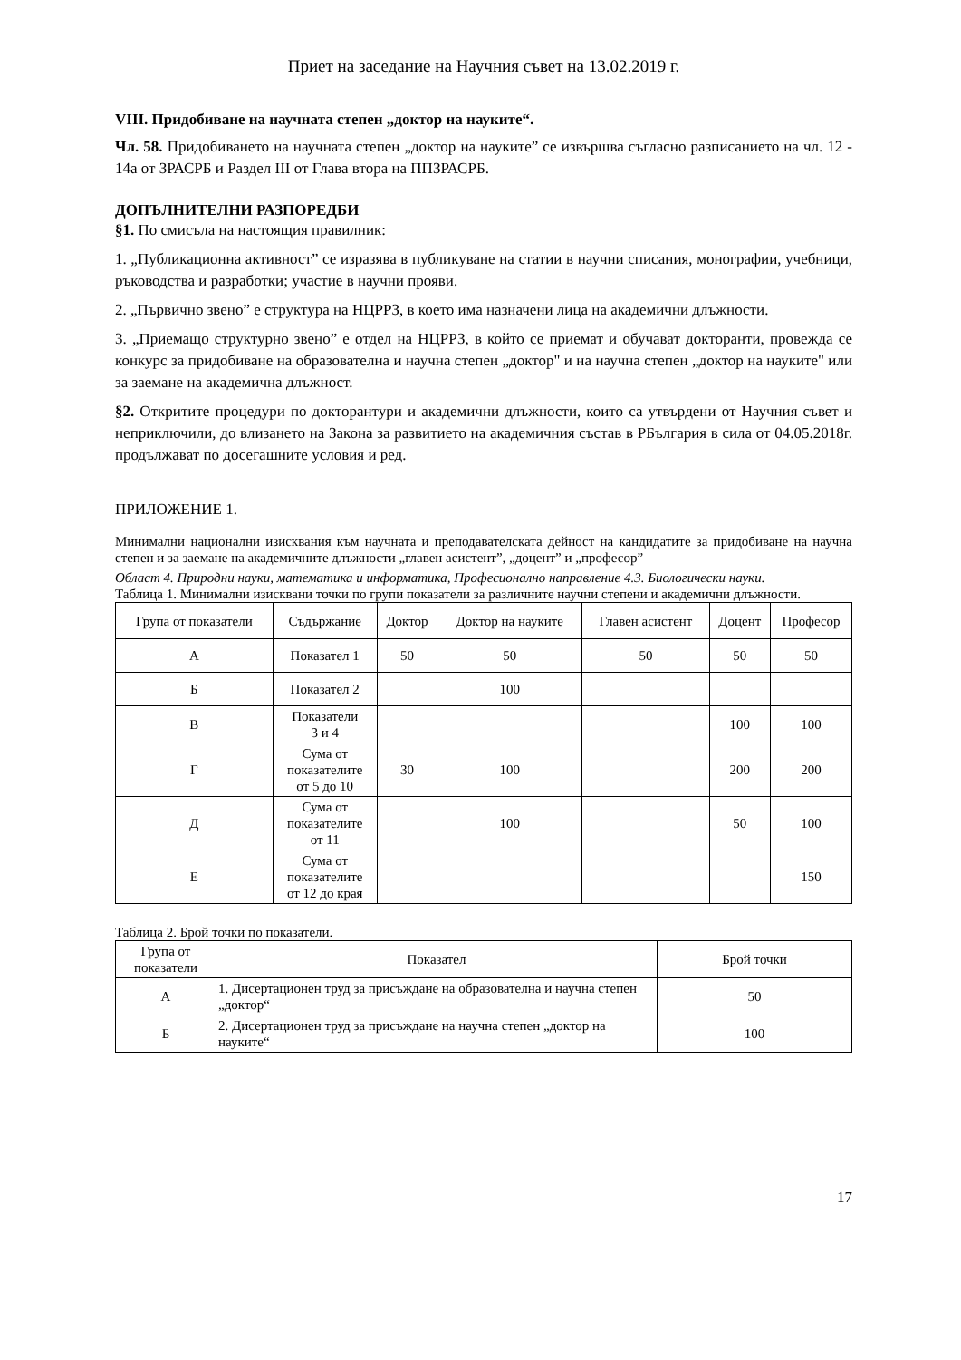Приет на заседание на Научния съвет на 13.02.2019 г.
VIII. Придобиване на научната степен „доктор на науките“.
Чл. 58. Придобиването на научната степен „доктор на науките” се извършва съгласно разписанието на чл. 12 - 14а от ЗРАСРБ и Раздел III от Глава втора на ППЗРАСРБ.
ДОПЪЛНИТЕЛНИ РАЗПОРЕДБИ
§1. По смисъла на настоящия правилник:
1. „Публикационна активност” се изразява в публикуване на статии в научни списания, монографии, учебници, ръководства и разработки; участие в научни прояви.
2. „Първично звено” е структура на НЦРРЗ, в което има назначени лица на академични длъжности.
3. „Приемащо структурно звено” е отдел на НЦРРЗ, в който се приемат и обучават докторанти, провежда се конкурс за придобиване на образователна и научна степен „доктор" и на научна степен „доктор на науките" или за заемане на академична длъжност.
§2. Откритите процедури по докторантури и академични длъжности, които са утвърдени от Научния съвет и неприключили, до влизането на Закона за развитието на академичния състав в РБългария в сила от 04.05.2018г. продължават по досегашните условия и ред.
ПРИЛОЖЕНИЕ 1.
Минимални национални изисквания към научната и преподавателската дейност на кандидатите за придобиване на научна степен и за заемане на академичните длъжности „главен асистент”, „доцент” и „професор”
Област 4. Природни науки, математика и информатика, Професионално направление 4.3. Биологически науки.
Таблица 1. Минимални изисквани точки по групи показатели за различните научни степени и академични длъжности.
| Група от показатели | Съдържание | Доктор | Доктор на науките | Главен асистент | Доцент | Професор |
| --- | --- | --- | --- | --- | --- | --- |
| А | Показател 1 | 50 | 50 | 50 | 50 | 50 |
| Б | Показател 2 | | 100 | | | |
| В | Показатели 3 и 4 | | | | 100 | 100 |
| Г | Сума от показателите от 5 до 10 | 30 | 100 | | 200 | 200 |
| Д | Сума от показателите от 11 | | 100 | | 50 | 100 |
| Е | Сума от показателите от 12 до края | | | | | 150 |
Таблица 2. Брой точки по показатели.
| Група от показатели | Показател | Брой точки |
| --- | --- | --- |
| А | 1. Дисертационен труд за присъждане на образователна и научна степен „доктор“ | 50 |
| Б | 2. Дисертационен труд за присъждане на научна степен „доктор на науките“ | 100 |
17